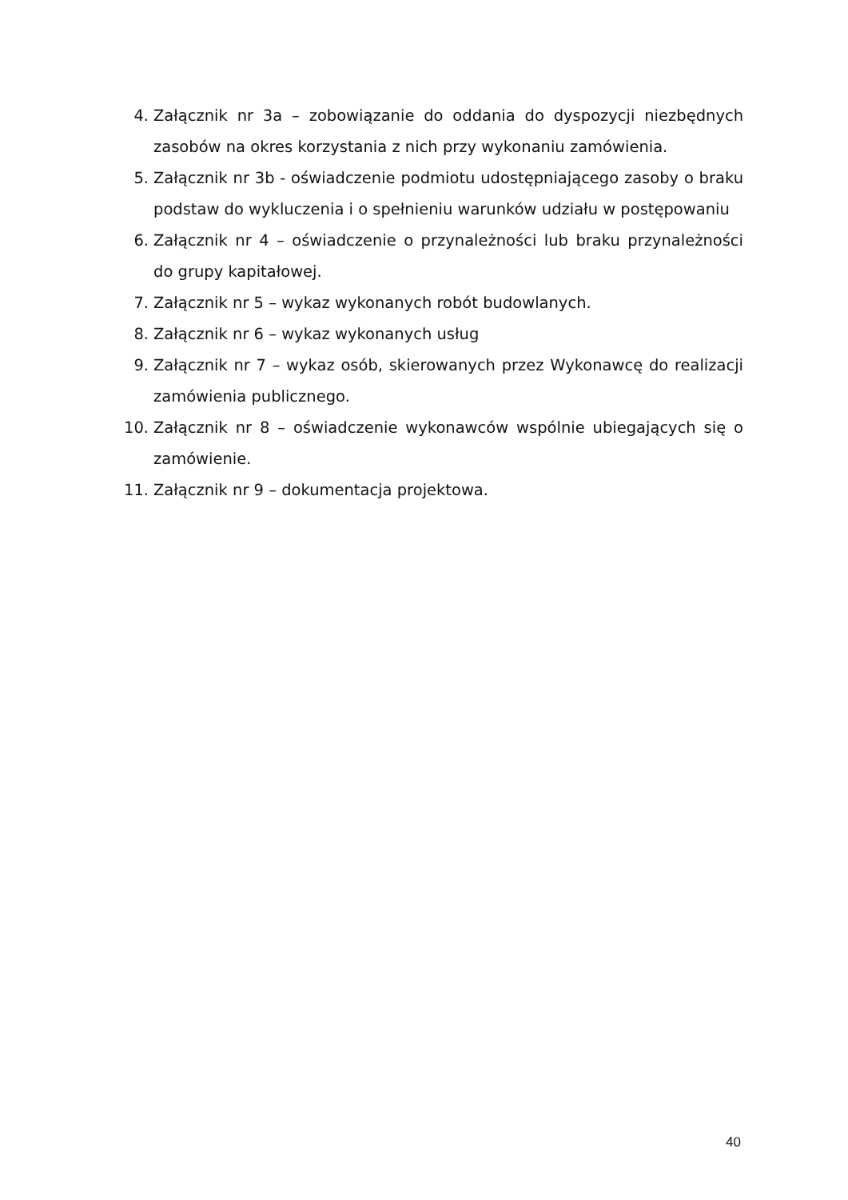4. Załącznik nr 3a – zobowiązanie do oddania do dyspozycji niezbędnych zasobów na okres korzystania z nich przy wykonaniu zamówienia.
5. Załącznik nr 3b - oświadczenie podmiotu udostępniającego zasoby o braku podstaw do wykluczenia i o spełnieniu warunków udziału w postępowaniu
6. Załącznik nr 4 – oświadczenie o przynależności lub braku przynależności do grupy kapitałowej.
7. Załącznik nr 5 – wykaz wykonanych robót budowlanych.
8. Załącznik nr 6 – wykaz wykonanych usług
9. Załącznik nr 7 – wykaz osób, skierowanych przez Wykonawcę do realizacji zamówienia publicznego.
10. Załącznik nr 8 – oświadczenie wykonawców wspólnie ubiegających się o zamówienie.
11. Załącznik nr 9 – dokumentacja projektowa.
40